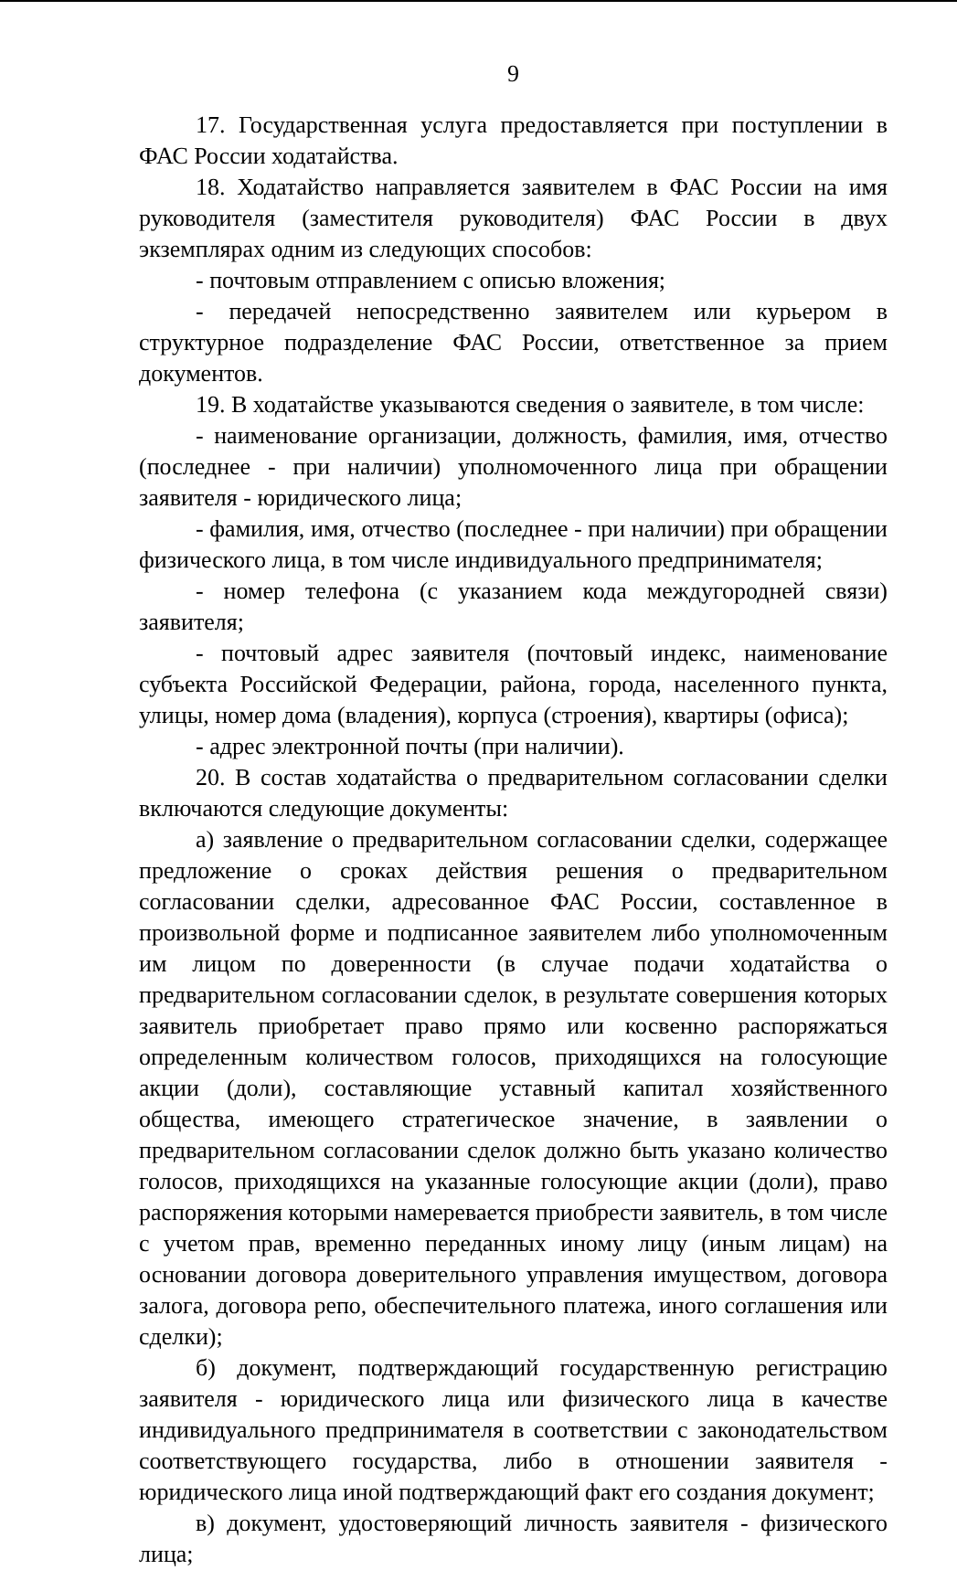9
17. Государственная услуга предоставляется при поступлении в ФАС России ходатайства.
18. Ходатайство направляется заявителем в ФАС России на имя руководителя (заместителя руководителя) ФАС России в двух экземплярах одним из следующих способов:
- почтовым отправлением с описью вложения;
- передачей непосредственно заявителем или курьером в структурное подразделение ФАС России, ответственное за прием документов.
19. В ходатайстве указываются сведения о заявителе, в том числе:
- наименование организации, должность, фамилия, имя, отчество (последнее - при наличии) уполномоченного лица при обращении заявителя - юридического лица;
- фамилия, имя, отчество (последнее - при наличии) при обращении физического лица, в том числе индивидуального предпринимателя;
- номер телефона (с указанием кода междугородней связи) заявителя;
- почтовый адрес заявителя (почтовый индекс, наименование субъекта Российской Федерации, района, города, населенного пункта, улицы, номер дома (владения), корпуса (строения), квартиры (офиса);
- адрес электронной почты (при наличии).
20. В состав ходатайства о предварительном согласовании сделки включаются следующие документы:
а) заявление о предварительном согласовании сделки, содержащее предложение о сроках действия решения о предварительном согласовании сделки, адресованное ФАС России, составленное в произвольной форме и подписанное заявителем либо уполномоченным им лицом по доверенности (в случае подачи ходатайства о предварительном согласовании сделок, в результате совершения которых заявитель приобретает право прямо или косвенно распоряжаться определенным количеством голосов, приходящихся на голосующие акции (доли), составляющие уставный капитал хозяйственного общества, имеющего стратегическое значение, в заявлении о предварительном согласовании сделок должно быть указано количество голосов, приходящихся на указанные голосующие акции (доли), право распоряжения которыми намеревается приобрести заявитель, в том числе с учетом прав, временно переданных иному лицу (иным лицам) на основании договора доверительного управления имуществом, договора залога, договора репо, обеспечительного платежа, иного соглашения или сделки);
б) документ, подтверждающий государственную регистрацию заявителя - юридического лица или физического лица в качестве индивидуального предпринимателя в соответствии с законодательством соответствующего государства, либо в отношении заявителя - юридического лица иной подтверждающий факт его создания документ;
в) документ, удостоверяющий личность заявителя - физического лица;